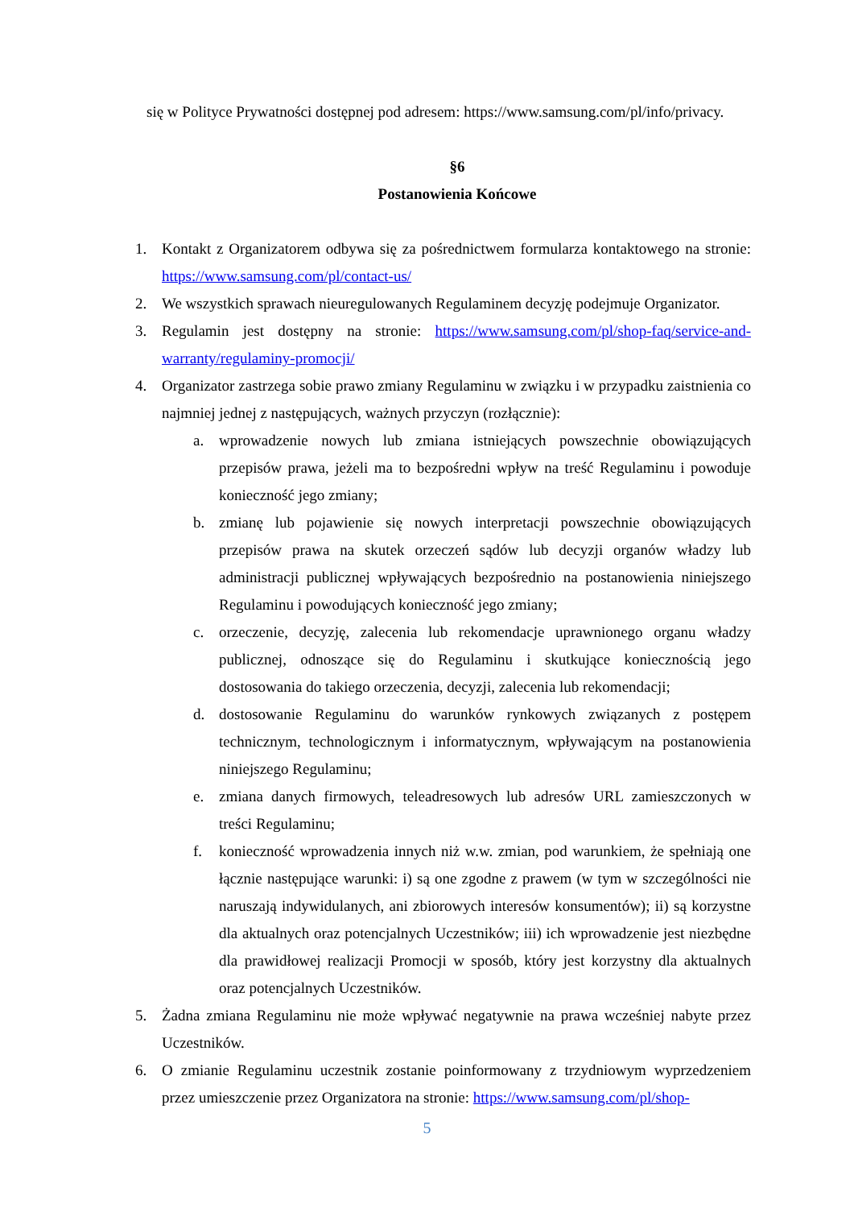się w Polityce Prywatności dostępnej pod adresem: https://www.samsung.com/pl/info/privacy.
§6
Postanowienia Końcowe
1. Kontakt z Organizatorem odbywa się za pośrednictwem formularza kontaktowego na stronie: https://www.samsung.com/pl/contact-us/
2. We wszystkich sprawach nieuregulowanych Regulaminem decyzję podejmuje Organizator.
3. Regulamin jest dostępny na stronie: https://www.samsung.com/pl/shop-faq/service-and-warranty/regulaminy-promocji/
4. Organizator zastrzega sobie prawo zmiany Regulaminu w związku i w przypadku zaistnienia co najmniej jednej z następujących, ważnych przyczyn (rozłącznie):
a. wprowadzenie nowych lub zmiana istniejących powszechnie obowiązujących przepisów prawa, jeżeli ma to bezpośredni wpływ na treść Regulaminu i powoduje konieczność jego zmiany;
b. zmianę lub pojawienie się nowych interpretacji powszechnie obowiązujących przepisów prawa na skutek orzeczeń sądów lub decyzji organów władzy lub administracji publicznej wpływających bezpośrednio na postanowienia niniejszego Regulaminu i powodujących konieczność jego zmiany;
c. orzeczenie, decyzję, zalecenia lub rekomendacje uprawnionego organu władzy publicznej, odnoszące się do Regulaminu i skutkujące koniecznością jego dostosowania do takiego orzeczenia, decyzji, zalecenia lub rekomendacji;
d. dostosowanie Regulaminu do warunków rynkowych związanych z postępem technicznym, technologicznym i informatycznym, wpływającym na postanowienia niniejszego Regulaminu;
e. zmiana danych firmowych, teleadresowych lub adresów URL zamieszczonych w treści Regulaminu;
f. konieczność wprowadzenia innych niż w.w. zmian, pod warunkiem, że spełniają one łącznie następujące warunki: i) są one zgodne z prawem (w tym w szczególności nie naruszają indywidulanych, ani zbiorowych interesów konsumentów); ii) są korzystne dla aktualnych oraz potencjalnych Uczestników; iii) ich wprowadzenie jest niezbędne dla prawidłowej realizacji Promocji w sposób, który jest korzystny dla aktualnych oraz potencjalnych Uczestników.
5. Żadna zmiana Regulaminu nie może wpływać negatywnie na prawa wcześniej nabyte przez Uczestników.
6. O zmianie Regulaminu uczestnik zostanie poinformowany z trzydniowym wyprzedzeniem przez umieszczenie przez Organizatora na stronie: https://www.samsung.com/pl/shop-
5